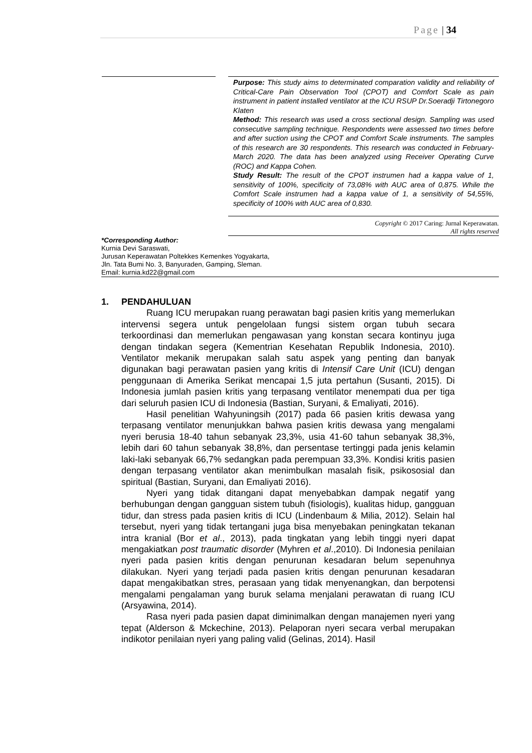Page | 34
Purpose: This study aims to determinated comparation validity and reliability of Critical-Care Pain Observation Tool (CPOT) and Comfort Scale as pain instrument in patient installed ventilator at the ICU RSUP Dr.Soeradji Tirtonegoro Klaten
Method: This research was used a cross sectional design. Sampling was used consecutive sampling technique. Respondents were assessed two times before and after suction using the CPOT and Comfort Scale instruments. The samples of this research are 30 respondents. This research was conducted in February-March 2020. The data has been analyzed using Receiver Operating Curve (ROC) and Kappa Cohen.
Study Result: The result of the CPOT instrumen had a kappa value of 1, sensitivity of 100%, specificity of 73,08% with AUC area of 0,875. While the Comfort Scale instrumen had a kappa value of 1, a sensitivity of 54,55%, specificity of 100% with AUC area of 0,830.
Copyright © 2017 Caring: Jurnal Keperawatan.
All rights reserved
*Corresponding Author:
Kurnia Devi Saraswati,
Jurusan Keperawatan Poltekkes Kemenkes Yogyakarta,
Jln. Tata Bumi No. 3, Banyuraden, Gamping, Sleman.
Email: kurnia.kd22@gmail.com
1. PENDAHULUAN
Ruang ICU merupakan ruang perawatan bagi pasien kritis yang memerlukan intervensi segera untuk pengelolaan fungsi sistem organ tubuh secara terkoordinasi dan memerlukan pengawasan yang konstan secara kontinyu juga dengan tindakan segera (Kementrian Kesehatan Republik Indonesia, 2010). Ventilator mekanik merupakan salah satu aspek yang penting dan banyak digunakan bagi perawatan pasien yang kritis di Intensif Care Unit (ICU) dengan penggunaan di Amerika Serikat mencapai 1,5 juta pertahun (Susanti, 2015). Di Indonesia jumlah pasien kritis yang terpasang ventilator menempati dua per tiga dari seluruh pasien ICU di Indonesia (Bastian, Suryani, & Emaliyati, 2016).
Hasil penelitian Wahyuningsih (2017) pada 66 pasien kritis dewasa yang terpasang ventilator menunjukkan bahwa pasien kritis dewasa yang mengalami nyeri berusia 18-40 tahun sebanyak 23,3%, usia 41-60 tahun sebanyak 38,3%, lebih dari 60 tahun sebanyak 38,8%, dan persentase tertinggi pada jenis kelamin laki-laki sebanyak 66,7% sedangkan pada perempuan 33,3%. Kondisi kritis pasien dengan terpasang ventilator akan menimbulkan masalah fisik, psikososial dan spiritual (Bastian, Suryani, dan Emaliyati 2016).
Nyeri yang tidak ditangani dapat menyebabkan dampak negatif yang berhubungan dengan gangguan sistem tubuh (fisiologis), kualitas hidup, gangguan tidur, dan stress pada pasien kritis di ICU (Lindenbaum & Milia, 2012). Selain hal tersebut, nyeri yang tidak tertangani juga bisa menyebakan peningkatan tekanan intra kranial (Bor et al., 2013), pada tingkatan yang lebih tinggi nyeri dapat mengakiatkan post traumatic disorder (Myhren et al.,2010). Di Indonesia penilaian nyeri pada pasien kritis dengan penurunan kesadaran belum sepenuhnya dilakukan. Nyeri yang terjadi pada pasien kritis dengan penurunan kesadaran dapat mengakibatkan stres, perasaan yang tidak menyenangkan, dan berpotensi mengalami pengalaman yang buruk selama menjalani perawatan di ruang ICU (Arsyawina, 2014).
Rasa nyeri pada pasien dapat diminimalkan dengan manajemen nyeri yang tepat (Alderson & Mckechine, 2013). Pelaporan nyeri secara verbal merupakan indikotor penilaian nyeri yang paling valid (Gelinas, 2014). Hasil